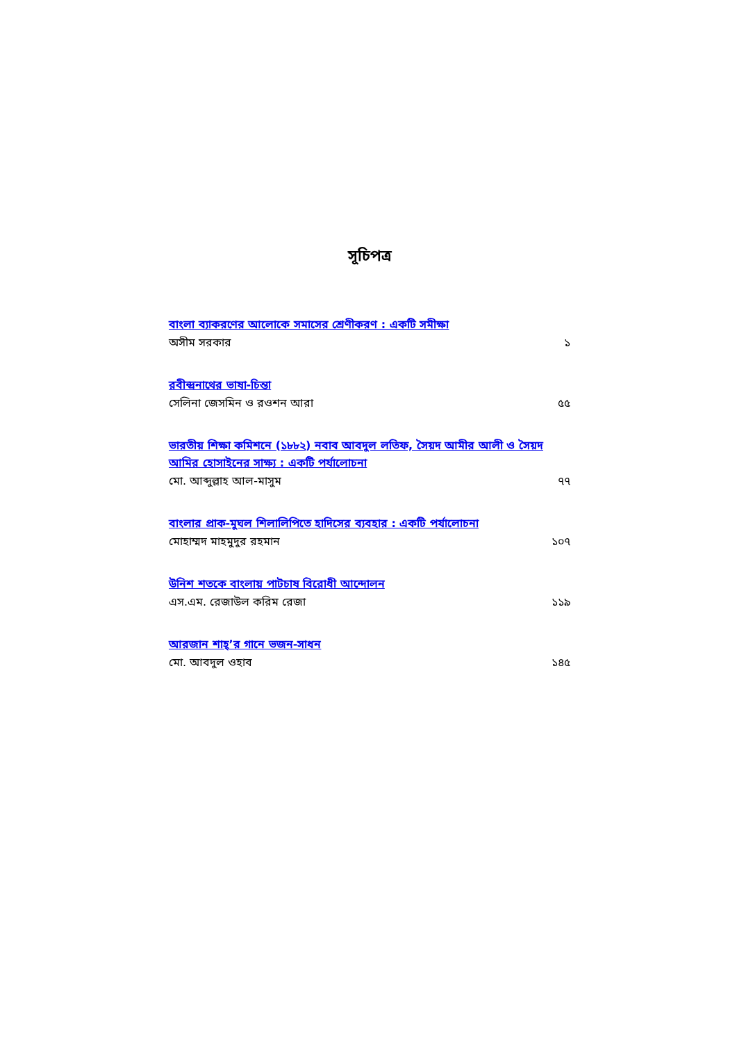সূচিপত্র
বাংলা ব্যাকরণের আলোকে সমাসের শ্রেণীকরণ : একটি সমীক্ষা
অসীম সরকার ১
রবীন্দ্রনাথের ভাষা-চিন্তা
সেলিনা জেসমিন ও রওশন আরা ৫৫
ভারতীয় শিক্ষা কমিশনে (১৮৮২) নবাব আবদুল লতিফ, সৈয়দ আমীর আলী ও সৈয়দ আমির হোসাইনের সাক্ষ্য : একটি পর্যালোচনা
মো. আব্দুল্লাহ আল-মাসুম ৭৭
বাংলার প্রাক-মুঘল শিলালিপিতে হাদিসের ব্যবহার : একটি পর্যালোচনা
মোহাম্মদ মাহমুদুর রহমান ১০৭
উনিশ শতকে বাংলায় পাটচাষ বিরোধী আন্দোলন
এস.এম. রেজাউল করিম রেজা ১১৯
আরজান শাহ্’র গানে ভজন-সাধন
মো. আবদুল ওহাব ১৪৫